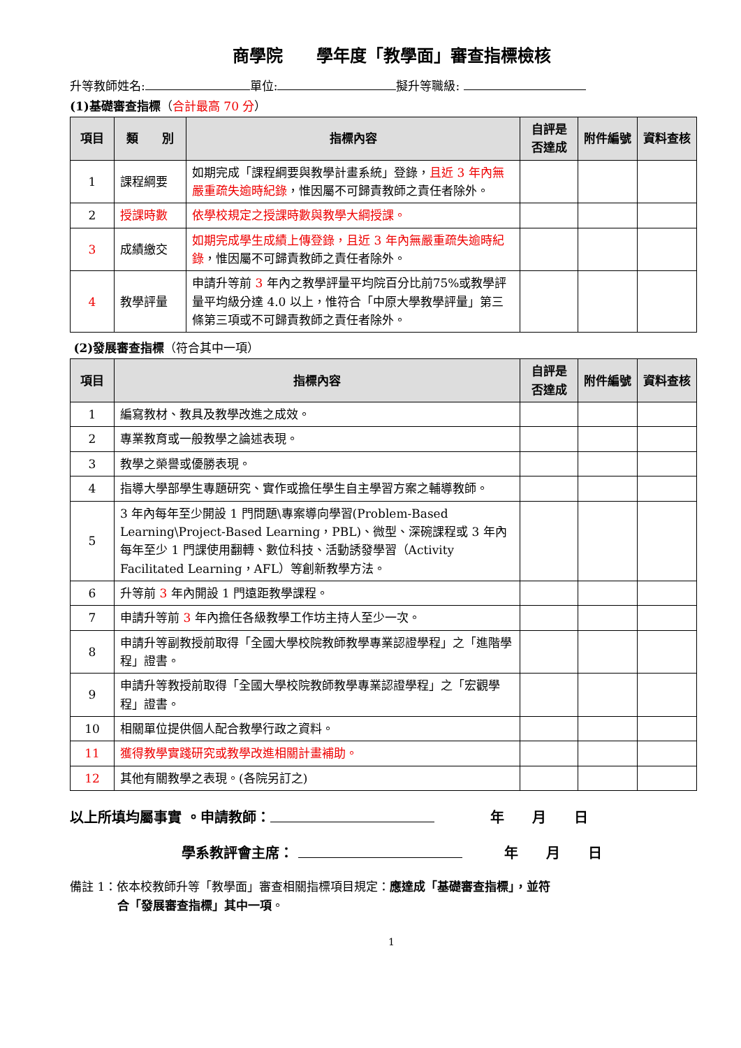商學院　　學年度「教學面」審查指標檢核
升等教師姓名: 單位: 擬升等職級:
(1)基礎審查指標（合計最高 70 分）
| 項目 | 類 別 | 指標內容 | 自評是否達成 | 附件編號 | 資料查核 |
| --- | --- | --- | --- | --- | --- |
| 1 | 課程綱要 | 如期完成「課程綱要與教學計畫系統」登錄， 且近 3 年內無嚴重疏失逾時紀錄 ，惟因屬不可歸責教師之責任者除外。 | | | |
| 2 | 授課時數 | 依學校規定之授課時數與教學大綱授課。 | | | |
| 3 | 成績繳交 | 如期完成學生成績上傳登錄，且近 3 年內無嚴重疏失逾時紀錄 ，惟因屬不可歸責教師之責任者除外。 | | | |
| 4 | 教學評量 | 申請升等前 3 年內之教學評量平均院百分比前75%或教學評量平均級分達 4.0 以上，惟符合「中原大學教學評量」第三條第三項或不可歸責教師之責任者除外。 | | | |
(2)發展審查指標（符合其中一項）
| 項目 | 指標內容 | 自評是否達成 | 附件編號 | 資料查核 |
| --- | --- | --- | --- | --- |
| 1 | 編寫教材、教具及教學改進之成效。 | | | |
| 2 | 專業教育或一般教學之論述表現。 | | | |
| 3 | 教學之榮譽或優勝表現。 | | | |
| 4 | 指導大學部學生專題研究、實作或擔任學生自主學習方案之輔導教師。 | | | |
| 5 | 3 年內每年至少開設 1 門問題\專案導向學習(Problem-Based Learning\Project-Based Learning，PBL)、微型、深碗課程或 3 年內每年至少 1 門課使用翻轉、數位科技、活動誘發學習（Activity Facilitated Learning，AFL）等創新教學方法。 | | | |
| 6 | 升等前 3 年內開設 1 門遠距教學課程。 | | | |
| 7 | 申請升等前 3 年內擔任各級教學工作坊主持人至少一次。 | | | |
| 8 | 申請升等副教授前取得「全國大學校院教師教學專業認證學程」之「進階學程」證書。 | | | |
| 9 | 申請升等教授前取得「全國大學校院教師教學專業認證學程」之「宏觀學程」證書。 | | | |
| 10 | 相關單位提供個人配合教學行政之資料。 | | | |
| 11 | 獲得教學實踐研究或教學改進相關計畫補助。 | | | |
| 12 | 其他有關教學之表現。(各院另訂之) | | | |
以上所填均屬事實 。申請教師：　　　　年　　月　　日
學系教評會主席： 　　　年　　月　　日
備註 1：依本校教師升等「教學面」審查相關指標項目規定：應達成「基礎審查指標」，並符
　　　　合「發展審查指標」其中一項。
1